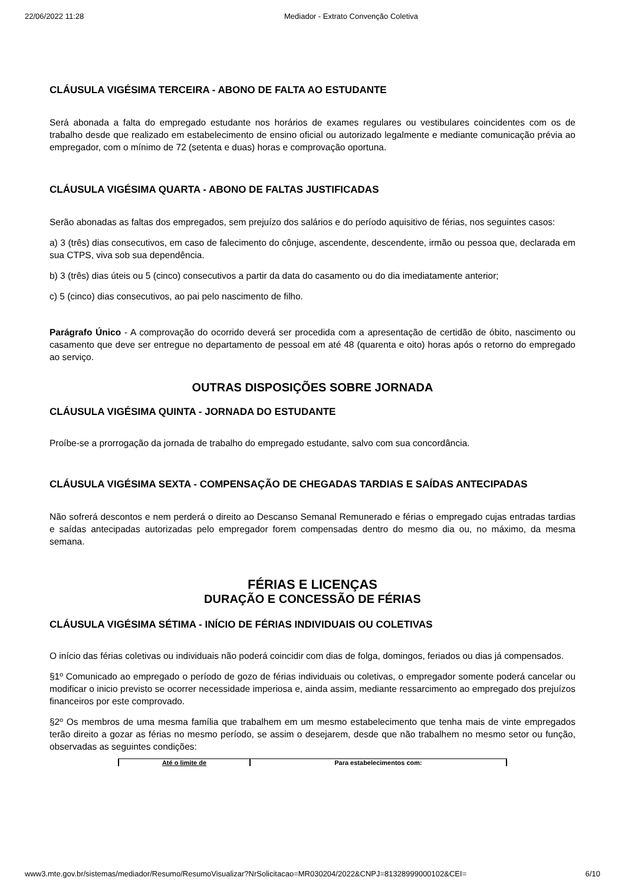22/06/2022 11:28 Mediador - Extrato Convenção Coletiva
CLÁUSULA VIGÉSIMA TERCEIRA - ABONO DE FALTA AO ESTUDANTE
Será abonada a falta do empregado estudante nos horários de exames regulares ou vestibulares coincidentes com os de trabalho desde que realizado em estabelecimento de ensino oficial ou autorizado legalmente e mediante comunicação prévia ao empregador, com o mínimo de 72 (setenta e duas) horas e comprovação oportuna.
CLÁUSULA VIGÉSIMA QUARTA - ABONO DE FALTAS JUSTIFICADAS
Serão abonadas as faltas dos empregados, sem prejuízo dos salários e do período aquisitivo de férias, nos seguintes casos:
a) 3 (três) dias consecutivos, em caso de falecimento do cônjuge, ascendente, descendente, irmão ou pessoa que, declarada em sua CTPS, viva sob sua dependência.
b) 3 (três) dias úteis ou 5 (cinco) consecutivos a partir da data do casamento ou do dia imediatamente anterior;
c) 5 (cinco) dias consecutivos, ao pai pelo nascimento de filho.
Parágrafo Único - A comprovação do ocorrido deverá ser procedida com a apresentação de certidão de óbito, nascimento ou casamento que deve ser entregue no departamento de pessoal em até 48 (quarenta e oito) horas após o retorno do empregado ao serviço.
OUTRAS DISPOSIÇÕES SOBRE JORNADA
CLÁUSULA VIGÉSIMA QUINTA - JORNADA DO ESTUDANTE
Proíbe-se a prorrogação da jornada de trabalho do empregado estudante, salvo com sua concordância.
CLÁUSULA VIGÉSIMA SEXTA - COMPENSAÇÃO DE CHEGADAS TARDIAS E SAÍDAS ANTECIPADAS
Não sofrerá descontos e nem perderá o direito ao Descanso Semanal Remunerado e férias o empregado cujas entradas tardias e saídas antecipadas autorizadas pelo empregador forem compensadas dentro do mesmo dia ou, no máximo, da mesma semana.
FÉRIAS E LICENÇAS
DURAÇÃO E CONCESSÃO DE FÉRIAS
CLÁUSULA VIGÉSIMA SÉTIMA - INÍCIO DE FÉRIAS INDIVIDUAIS OU COLETIVAS
O início das férias coletivas ou individuais não poderá coincidir com dias de folga, domingos, feriados ou dias já compensados.
§1º Comunicado ao empregado o período de gozo de férias individuais ou coletivas, o empregador somente poderá cancelar ou modificar o inicio previsto se ocorrer necessidade imperiosa e, ainda assim, mediante ressarcimento ao empregado dos prejuízos financeiros por este comprovado.
§2º Os membros de uma mesma família que trabalhem em um mesmo estabelecimento que tenha mais de vinte empregados terão direito a gozar as férias no mesmo período, se assim o desejarem, desde que não trabalhem no mesmo setor ou função, observadas as seguintes condições:
| Até o limite de | Para estabelecimentos com: |
www3.mte.gov.br/sistemas/mediador/Resumo/ResumoVisualizar?NrSolicitacao=MR030204/2022&CNPJ=81328999000102&CEI= 6/10